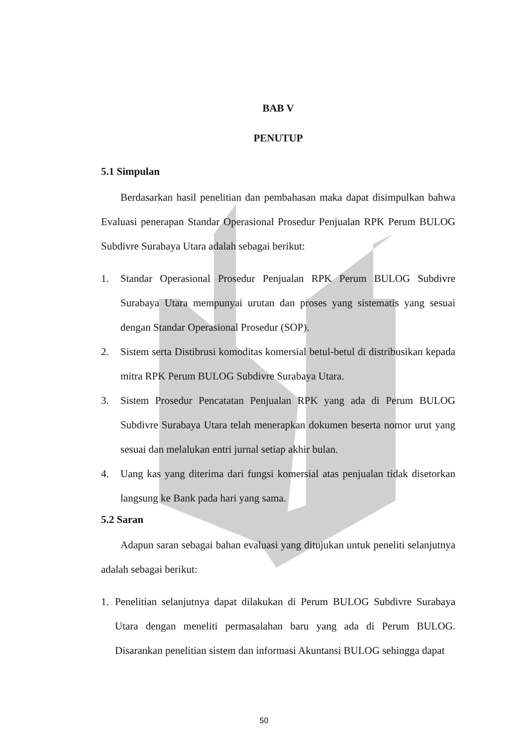BAB V
PENUTUP
5.1 Simpulan
Berdasarkan hasil penelitian dan pembahasan maka dapat disimpulkan bahwa Evaluasi penerapan Standar Operasional Prosedur Penjualan RPK Perum BULOG Subdivre Surabaya Utara adalah sebagai berikut:
1. Standar Operasional Prosedur Penjualan RPK Perum BULOG Subdivre Surabaya Utara mempunyai urutan dan proses yang sistematis yang sesuai dengan Standar Operasional Prosedur (SOP).
2. Sistem serta Distibrusi komoditas komersial betul-betul di distribusikan kepada mitra RPK Perum BULOG Subdivre Surabaya Utara.
3. Sistem Prosedur Pencatatan Penjualan RPK yang ada di Perum BULOG Subdivre Surabaya Utara telah menerapkan dokumen beserta nomor urut yang sesuai dan melalukan entri jurnal setiap akhir bulan.
4. Uang kas yang diterima dari fungsi komersial atas penjualan tidak disetorkan langsung ke Bank pada hari yang sama.
5.2 Saran
Adapun saran sebagai bahan evaluasi yang ditujukan untuk peneliti selanjutnya adalah sebagai berikut:
1. Penelitian selanjutnya dapat dilakukan di Perum BULOG Subdivre Surabaya Utara dengan meneliti permasalahan baru yang ada di Perum BULOG. Disarankan penelitian sistem dan informasi Akuntansi BULOG sehingga dapat
50